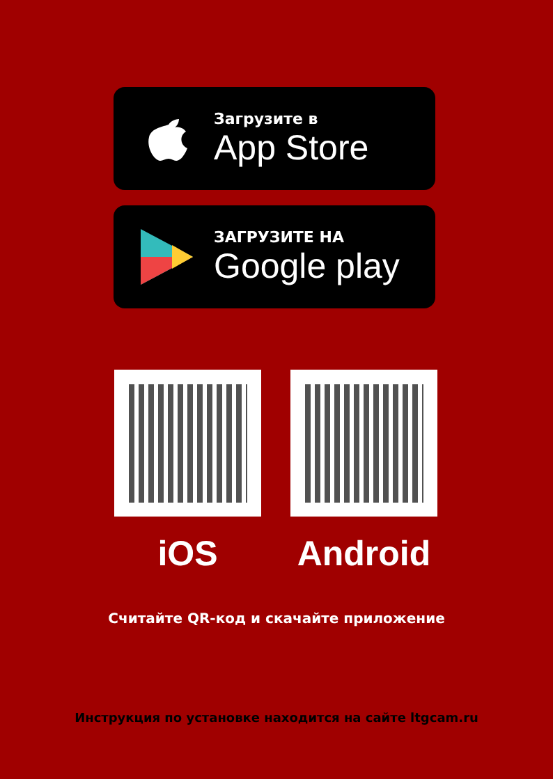Загрузите в
App Store
ЗАГРУЗИТЕ НА
Google play
iOS Android
Считайте QR-код и скачайте приложение
Инструкция по установке находится на сайте ltgcam.ru